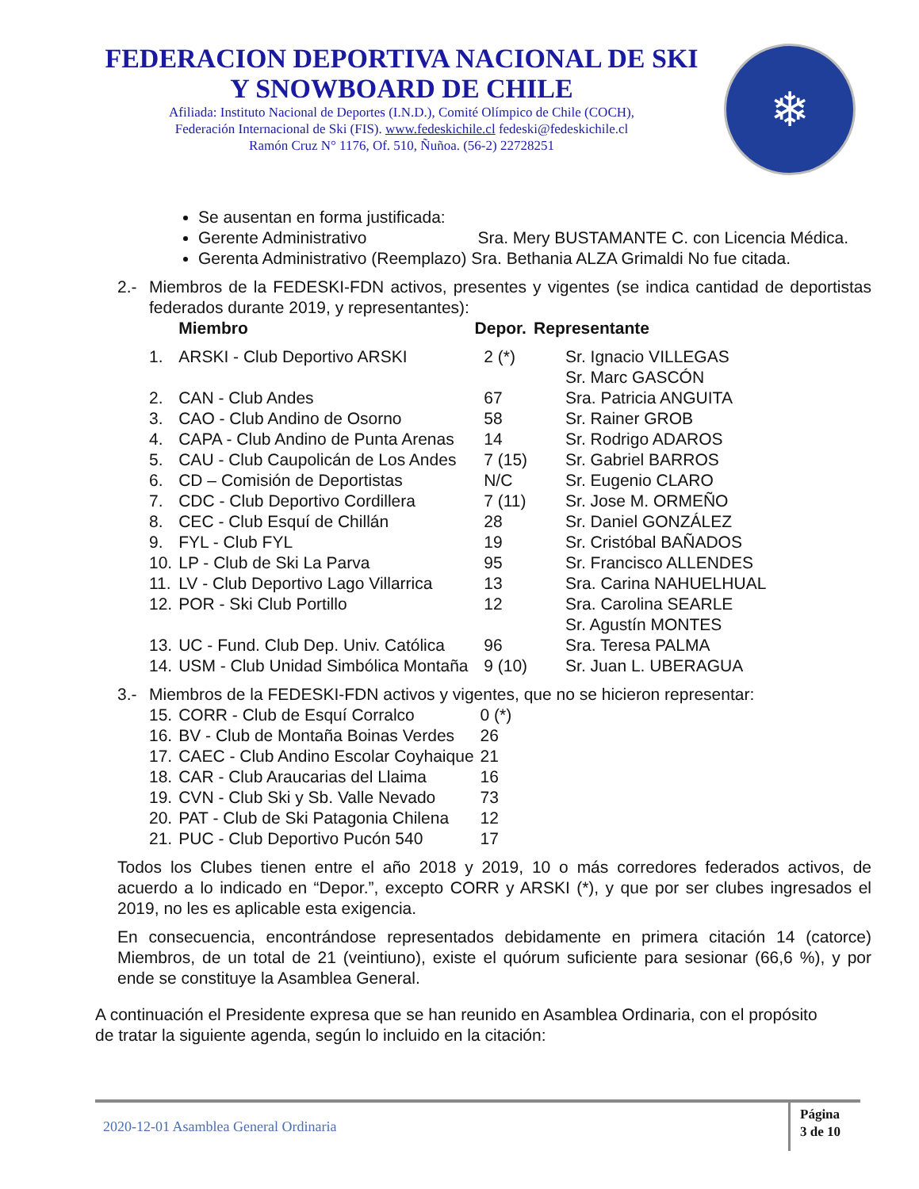FEDERACION DEPORTIVA NACIONAL DE SKI
Y SNOWBOARD DE CHILE
Afiliada: Instituto Nacional de Deportes (I.N.D.), Comité Olímpico de Chile (COCH),
Federación Internacional de Ski (FIS). www.fedeskichile.cl fedeski@fedeskichile.cl
Ramón Cruz N° 1176, Of. 510, Ñuñoa. (56-2) 22728251
❄
Se ausentan en forma justificada:
Gerente Administrativo Sra. Mery BUSTAMANTE C. con Licencia Médica.
Gerenta Administrativo (Reemplazo) Sra. Bethania ALZA Grimaldi No fue citada.
2.- Miembros de la FEDESKI-FDN activos, presentes y vigentes (se indica cantidad de deportistas federados durante 2019, y representantes):
| | Miembro | Depor. | Representante |
| --- | --- | --- | --- |
| 1. | ARSKI - Club Deportivo ARSKI | 2 (*) | Sr. Ignacio VILLEGAS Sr. Marc GASCÓN |
| 2. | CAN - Club Andes | 67 | Sra. Patricia ANGUITA |
| 3. | CAO - Club Andino de Osorno | 58 | Sr. Rainer GROB |
| 4. | CAPA - Club Andino de Punta Arenas | 14 | Sr. Rodrigo ADAROS |
| 5. | CAU - Club Caupolicán de Los Andes | 7 (15) | Sr. Gabriel BARROS |
| 6. | CD – Comisión de Deportistas | N/C | Sr. Eugenio CLARO |
| 7. | CDC - Club Deportivo Cordillera | 7 (11) | Sr. Jose M. ORMEÑO |
| 8. | CEC - Club Esquí de Chillán | 28 | Sr. Daniel GONZÁLEZ |
| 9. | FYL - Club FYL | 19 | Sr. Cristóbal BAÑADOS |
| 10. | LP - Club de Ski La Parva | 95 | Sr. Francisco ALLENDES |
| 11. | LV - Club Deportivo Lago Villarrica | 13 | Sra. Carina NAHUELHUAL |
| 12. | POR - Ski Club Portillo | 12 | Sra. Carolina SEARLE Sr. Agustín MONTES |
| 13. | UC - Fund. Club Dep. Univ. Católica | 96 | Sra. Teresa PALMA |
| 14. | USM - Club Unidad Simbólica Montaña | 9 (10) | Sr. Juan L. UBERAGUA |
3.- Miembros de la FEDESKI-FDN activos y vigentes, que no se hicieron representar:
| 15. | CORR - Club de Esquí Corralco | 0 (*) |
| 16. | BV - Club de Montaña Boinas Verdes | 26 |
| 17. | CAEC - Club Andino Escolar Coyhaique | 21 |
| 18. | CAR - Club Araucarias del Llaima | 16 |
| 19. | CVN - Club Ski y Sb. Valle Nevado | 73 |
| 20. | PAT - Club de Ski Patagonia Chilena | 12 |
| 21. | PUC - Club Deportivo Pucón 540 | 17 |
Todos los Clubes tienen entre el año 2018 y 2019, 10 o más corredores federados activos, de acuerdo a lo indicado en “Depor.”, excepto CORR y ARSKI (*), y que por ser clubes ingresados el 2019, no les es aplicable esta exigencia.
En consecuencia, encontrándose representados debidamente en primera citación 14 (catorce) Miembros, de un total de 21 (veintiuno), existe el quórum suficiente para sesionar (66,6 %), y por ende se constituye la Asamblea General.
A continuación el Presidente expresa que se han reunido en Asamblea Ordinaria, con el propósito de tratar la siguiente agenda, según lo incluido en la citación:
2020-12-01 Asamblea General Ordinaria
Página
3 de 10